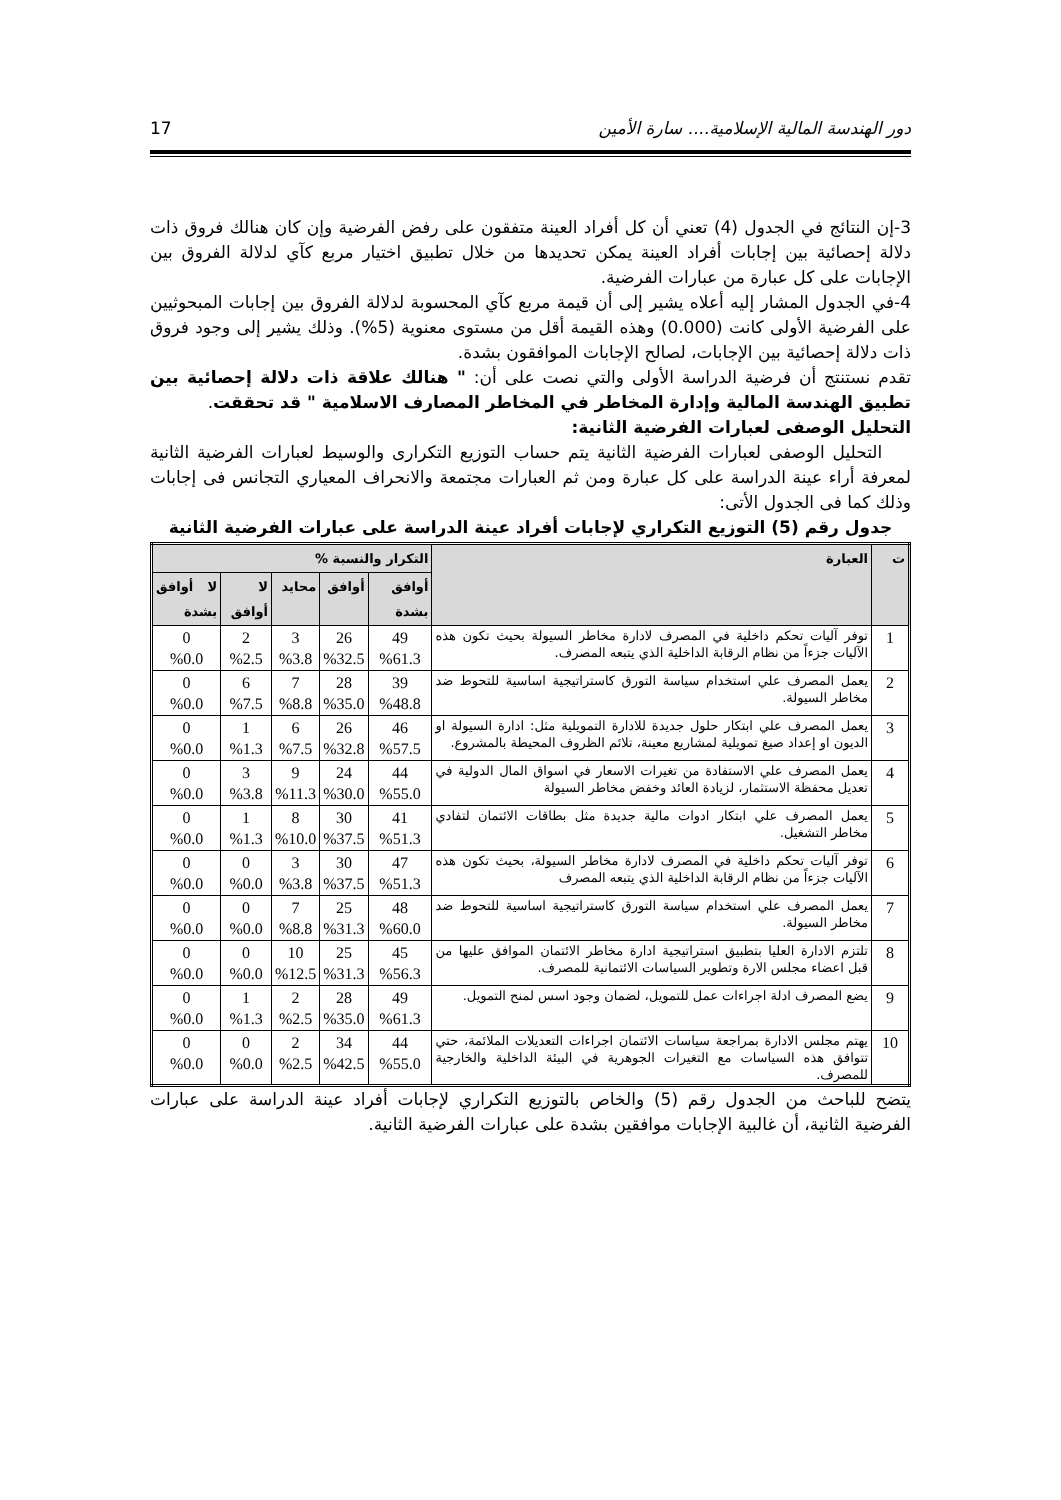دور الهندسة المالية الإسلامية.... سارة الأمين 17
3-إن النتائج في الجدول (4) تعني أن كل أفراد العينة متفقون على رفض الفرضية وإن كان هنالك فروق ذات دلالة إحصائية بين إجابات أفراد العينة يمكن تحديدها من خلال تطبيق اختيار مربع كآي لدلالة الفروق بين الإجابات على كل عبارة من عبارات الفرضية.
4-في الجدول المشار إليه أعلاه يشير إلى أن قيمة مربع كآي المحسوبة لدلالة الفروق بين إجابات المبحوثيين على الفرضية الأولى كانت (0.000) وهذه القيمة أقل من مستوى معنوية (5%). وذلك يشير إلى وجود فروق ذات دلالة إحصائية بين الإجابات، لصالح الإجابات الموافقون بشدة.
تقدم نستنتج أن فرضية الدراسة الأولى والتي نصت على أن: " هنالك علاقة ذات دلالة إحصائية بين تطبيق الهندسة المالية وإدارة المخاطر في المخاطر المصارف الاسلامية " قد تحققت.
التحليل الوصفى لعبارات الفرضية الثانية:
التحليل الوصفى لعبارات الفرضية الثانية يتم حساب التوزيع التكرارى والوسيط لعبارات الفرضية الثانية لمعرفة أراء عينة الدراسة على كل عبارة ومن ثم العبارات مجتمعة والانحراف المعياري التجانس فى إجابات وذلك كما فى الجدول الأتى:
جدول رقم (5) التوزيع التكراري لإجابات أفراد عينة الدراسة على عبارات الفرضية الثانية
| ت | العبارة | التكرار والنسبة % | | | | |
| --- | --- | --- | --- | --- | --- | --- |
| | | أوافق بشدة | أوافق | محايد | لا أوافق | لا أوافق بشدة |
| 1 | توفر آليات تحكم داخلية في المصرف لادارة مخاطر السيولة بحيث تكون هذه الآليات جزءاً من نظام الرقابة الداخلية الذي يتبعه المصرف. | 49 %61.3 | 26 %32.5 | 3 %3.8 | 2 %2.5 | 0 %0.0 |
| 2 | يعمل المصرف علي استخدام سياسة التورق كاستراتيجية اساسية للتحوط ضد مخاطر السيولة. | 39 %48.8 | 28 %35.0 | 7 %8.8 | 6 %7.5 | 0 %0.0 |
| 3 | يعمل المصرف علي ابتكار حلول جديدة للادارة التمويلية مثل: ادارة السيولة او الديون او إعداد صيغ تمويلية لمشاريع معينة، تلائم الظروف المحيطة بالمشروع. | 46 %57.5 | 26 %32.8 | 6 %7.5 | 1 %1.3 | 0 %0.0 |
| 4 | يعمل المصرف علي الاستفادة من تغيرات الاسعار في اسواق المال الدولية في تعديل محفظة الاستثمار، لزيادة العائد وخفض مخاطر السيولة | 44 %55.0 | 24 %30.0 | 9 %11.3 | 3 %3.8 | 0 %0.0 |
| 5 | يعمل المصرف علي ابتكار ادوات مالية جديدة مثل بطاقات الائتمان لتفادي مخاطر التشغيل. | 41 %51.3 | 30 %37.5 | 8 %10.0 | 1 %1.3 | 0 %0.0 |
| 6 | توفر آليات تحكم داخلية في المصرف لادارة مخاطر السيولة، بحيث تكون هذه الآليات جزءاً من نظام الرقابة الداخلية الذي يتبعه المصرف | 47 %51.3 | 30 %37.5 | 3 %3.8 | 0 %0.0 | 0 %0.0 |
| 7 | يعمل المصرف علي استخدام سياسة التورق كاستراتيجية اساسية للتحوط ضد مخاطر السيولة. | 48 %60.0 | 25 %31.3 | 7 %8.8 | 0 %0.0 | 0 %0.0 |
| 8 | تلتزم الادارة العليا بتطبيق استراتيجية ادارة مخاطر الائتمان الموافق عليها من قبل اعضاء مجلس الارة وتطوير السياسات الائتمانية للمصرف. | 45 %56.3 | 25 %31.3 | 10 %12.5 | 0 %0.0 | 0 %0.0 |
| 9 | يضع المصرف ادلة اجراءات عمل للتمويل، لضمان وجود اسس لمنح التمويل. | 49 %61.3 | 28 %35.0 | 2 %2.5 | 1 %1.3 | 0 %0.0 |
| 10 | يهتم مجلس الادارة بمراجعة سياسات الائتمان اجراءات التعديلات الملائمة، حتي تتوافق هذه السياسات مع التغيرات الجوهرية في البيئة الداخلية والخارجية للمصرف. | 44 %55.0 | 34 %42.5 | 2 %2.5 | 0 %0.0 | 0 %0.0 |
يتضح للباحث من الجدول رقم (5) والخاص بالتوزيع التكراري لإجابات أفراد عينة الدراسة على عبارات الفرضية الثانية، أن غالبية الإجابات موافقين بشدة على عبارات الفرضية الثانية.